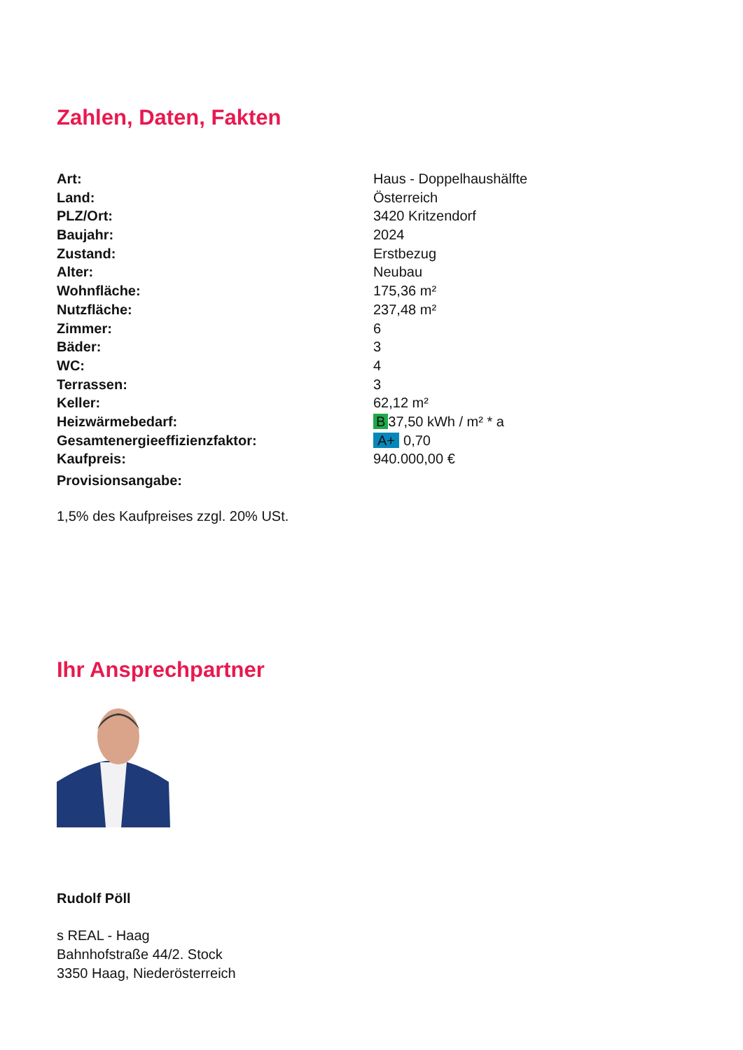Zahlen, Daten, Fakten
| Art: | Haus - Doppelhaushälfte |
| Land: | Österreich |
| PLZ/Ort: | 3420 Kritzendorf |
| Baujahr: | 2024 |
| Zustand: | Erstbezug |
| Alter: | Neubau |
| Wohnfläche: | 175,36 m² |
| Nutzfläche: | 237,48 m² |
| Zimmer: | 6 |
| Bäder: | 3 |
| WC: | 4 |
| Terrassen: | 3 |
| Keller: | 62,12 m² |
| Heizwärmebedarf: | B 37,50 kWh / m² * a |
| Gesamtenergieeffizienzfaktor: | A+ 0,70 |
| Kaufpreis: | 940.000,00 € |
| Provisionsangabe: | |
1,5% des Kaufpreises zzgl. 20% USt.
Ihr Ansprechpartner
Rudolf Pöll
s REAL - Haag
Bahnhofstraße 44/2. Stock
3350 Haag, Niederösterreich